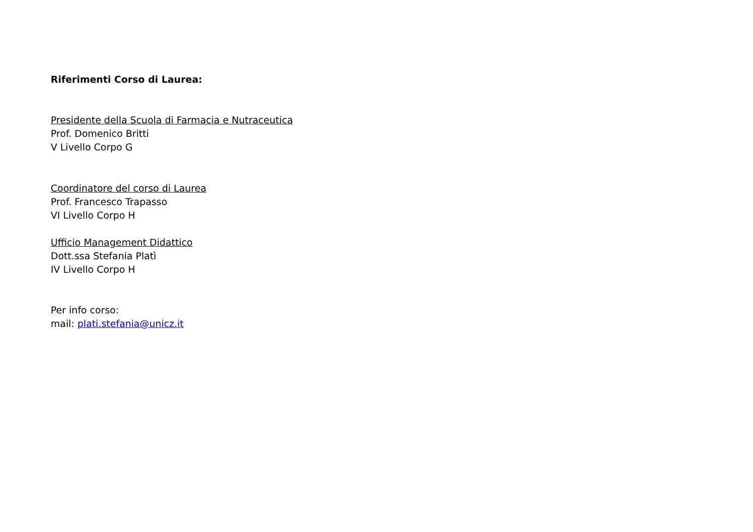Riferimenti Corso di Laurea:
Presidente della Scuola di Farmacia e Nutraceutica
Prof. Domenico Britti
V Livello Corpo G
Coordinatore del corso di Laurea
Prof. Francesco Trapasso
VI Livello Corpo H
Ufficio Management Didattico
Dott.ssa Stefania Platì
IV Livello Corpo H
Per info corso:
mail: plati.stefania@unicz.it